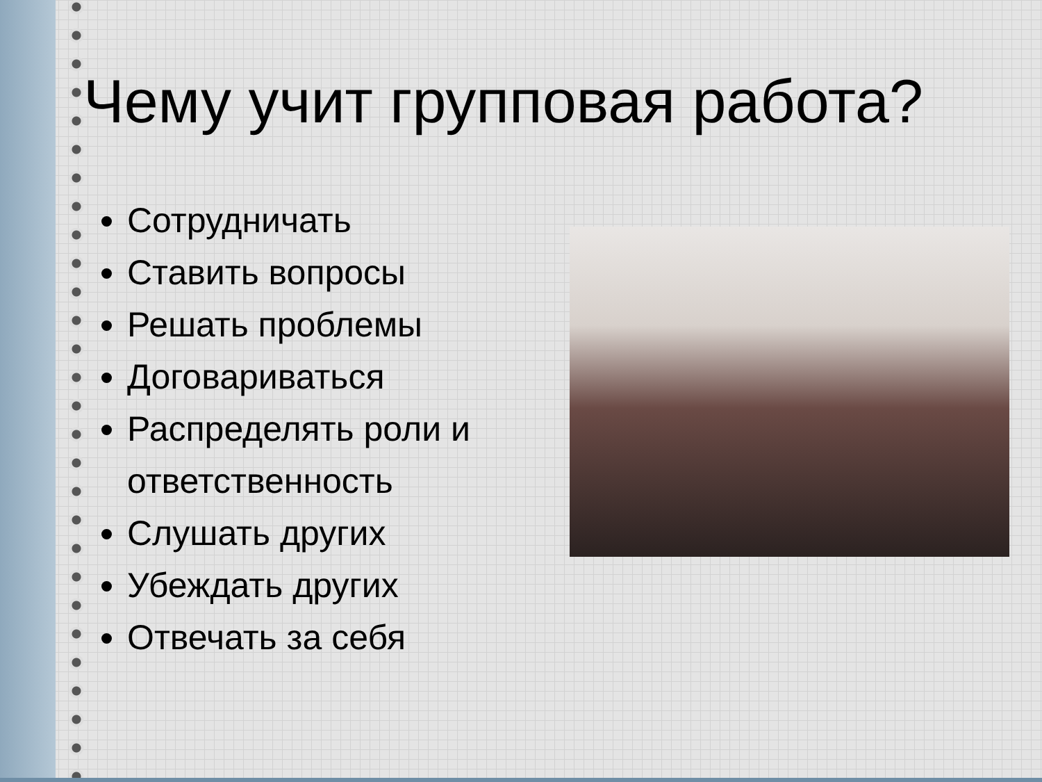Чему учит групповая работа?
Сотрудничать
Ставить вопросы
Решать проблемы
Договариваться
Распределять роли и ответственность
Слушать других
Убеждать других
Отвечать за себя